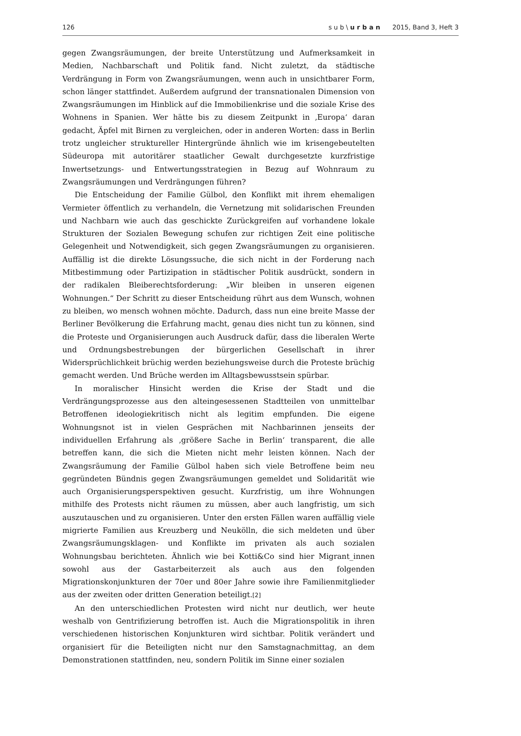126 s u b \ u r b a n 2015, Band 3, Heft 3
gegen Zwangsräumungen, der breite Unterstützung und Aufmerksamkeit in Medien, Nachbarschaft und Politik fand. Nicht zuletzt, da städtische Verdrängung in Form von Zwangsräumungen, wenn auch in unsichtbarer Form, schon länger stattfindet. Außerdem aufgrund der transnationalen Dimension von Zwangsräumungen im Hinblick auf die Immobilienkrise und die soziale Krise des Wohnens in Spanien. Wer hätte bis zu diesem Zeitpunkt in ‚Europa‘ daran gedacht, Äpfel mit Birnen zu vergleichen, oder in anderen Worten: dass in Berlin trotz ungleicher struktureller Hintergründe ähnlich wie im krisengebeutelten Südeuropa mit autoritärer staatlicher Gewalt durchgesetzte kurzfristige Inwertsetzungs- und Entwertungsstrategien in Bezug auf Wohnraum zu Zwangsräumungen und Verdrängungen führen?
Die Entscheidung der Familie Gülbol, den Konflikt mit ihrem ehemaligen Vermieter öffentlich zu verhandeln, die Vernetzung mit solidarischen Freunden und Nachbarn wie auch das geschickte Zurückgreifen auf vorhandene lokale Strukturen der Sozialen Bewegung schufen zur richtigen Zeit eine politische Gelegenheit und Notwendigkeit, sich gegen Zwangsräumungen zu organisieren. Auffällig ist die direkte Lösungssuche, die sich nicht in der Forderung nach Mitbestimmung oder Partizipation in städtischer Politik ausdrückt, sondern in der radikalen Bleiberechtsforderung: „Wir bleiben in unseren eigenen Wohnungen.“ Der Schritt zu dieser Entscheidung rührt aus dem Wunsch, wohnen zu bleiben, wo mensch wohnen möchte. Dadurch, dass nun eine breite Masse der Berliner Bevölkerung die Erfahrung macht, genau dies nicht tun zu können, sind die Proteste und Organisierungen auch Ausdruck dafür, dass die liberalen Werte und Ordnungsbestrebungen der bürgerlichen Gesellschaft in ihrer Widersprüchlichkeit brüchig werden beziehungsweise durch die Proteste brüchig gemacht werden. Und Brüche werden im Alltagsbewusstsein spürbar.
In moralischer Hinsicht werden die Krise der Stadt und die Verdrängungsprozesse aus den alteingesessenen Stadtteilen von unmittelbar Betroffenen ideologiekritisch nicht als legitim empfunden. Die eigene Wohnungsnot ist in vielen Gesprächen mit Nachbarinnen jenseits der individuellen Erfahrung als ‚größere Sache in Berlin‘ transparent, die alle betreffen kann, die sich die Mieten nicht mehr leisten können. Nach der Zwangsräumung der Familie Gülbol haben sich viele Betroffene beim neu gegründeten Bündnis gegen Zwangsräumungen gemeldet und Solidarität wie auch Organisierungsperspektiven gesucht. Kurzfristig, um ihre Wohnungen mithilfe des Protests nicht räumen zu müssen, aber auch langfristig, um sich auszutauschen und zu organisieren. Unter den ersten Fällen waren auffällig viele migrierte Familien aus Kreuzberg und Neukölln, die sich meldeten und über Zwangsräumungsklagen- und Konflikte im privaten als auch sozialen Wohnungsbau berichteten. Ähnlich wie bei Kotti&Co sind hier Migrant_innen sowohl aus der Gastarbeiterzeit als auch aus den folgenden Migrationskonjunkturen der 70er und 80er Jahre sowie ihre Familienmitglieder aus der zweiten oder dritten Generation beteiligt.[2]
An den unterschiedlichen Protesten wird nicht nur deutlich, wer heute weshalb von Gentrifizierung betroffen ist. Auch die Migrationspolitik in ihren verschiedenen historischen Konjunkturen wird sichtbar. Politik verändert und organisiert für die Beteiligten nicht nur den Samstagnachmittag, an dem Demonstrationen stattfinden, neu, sondern Politik im Sinne einer sozialen